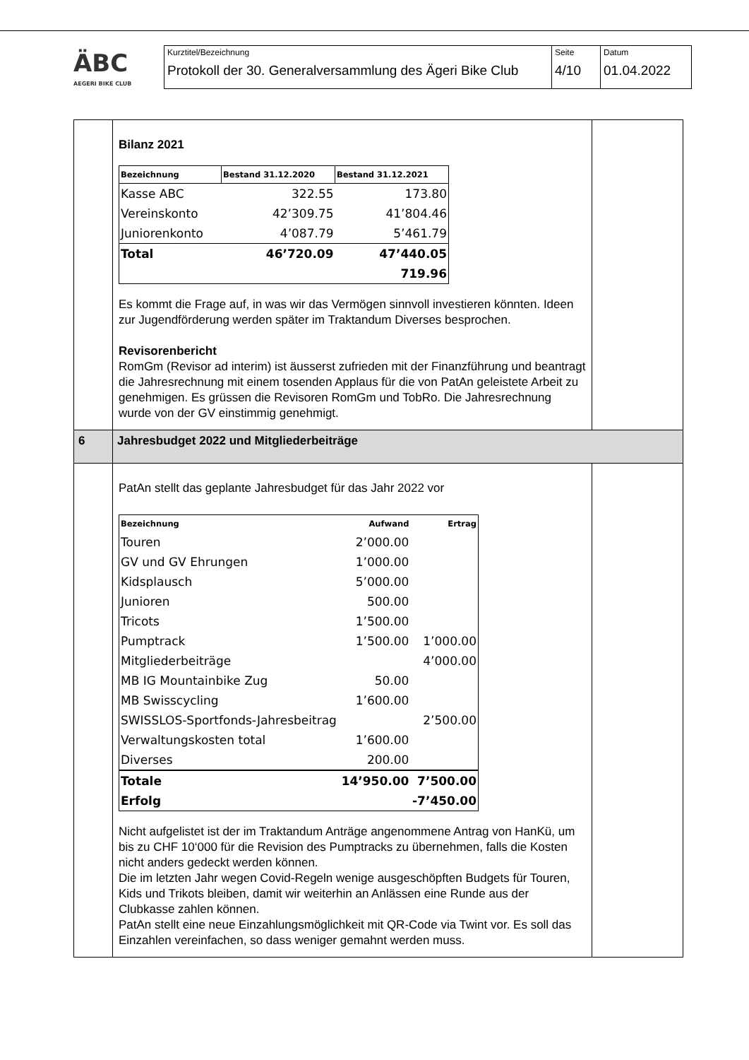ÄBC
AEGERI BIKE CLUB
Kurztitel/Bezeichnung
Protokoll der 30. Generalversammlung des Ägeri Bike Club
Seite
4/10
Datum
01.04.2022
| | Bilanz 2021 / Bezeichnung / Bestand 31.12.2020 / Bestand 31.12.2021 / / --- / --- / --- / / Kasse ABC / 322.55 / 173.80 / / Vereinskonto / 42’309.75 / 41’804.46 / / Juniorenkonto / 4’087.79 / 5’461.79 / / Total / 46’720.09 / 47’440.05 / / / / 719.96 / Es kommt die Frage auf, in was wir das Vermögen sinnvoll investieren könnten. Ideen zur Jugendförderung werden später im Traktandum Diverses besprochen. Revisorenbericht RomGm (Revisor ad interim) ist äusserst zufrieden mit der Finanzführung und beantragt die Jahresrechnung mit einem tosenden Applaus für die von PatAn geleistete Arbeit zu genehmigen. Es grüssen die Revisoren RomGm und TobRo. Die Jahresrechnung wurde von der GV einstimmig genehmigt. | |
| 6 | Jahresbudget 2022 und Mitgliederbeiträge | |
| | PatAn stellt das geplante Jahresbudget für das Jahr 2022 vor / Bezeichnung / Aufwand / Ertrag / / --- / --- / --- / / Touren / 2’000.00 / / / GV und GV Ehrungen / 1’000.00 / / / Kidsplausch / 5’000.00 / / / Junioren / 500.00 / / / Tricots / 1’500.00 / / / Pumptrack / 1’500.00 / 1’000.00 / / Mitgliederbeiträge / / 4’000.00 / / MB IG Mountainbike Zug / 50.00 / / / MB Swisscycling / 1’600.00 / / / SWISSLOS-Sportfonds-Jahresbeitrag / / 2’500.00 / / Verwaltungskosten total / 1’600.00 / / / Diverses / 200.00 / / / Totale / 14’950.00 / 7’500.00 / / Erfolg / / -7’450.00 / Nicht aufgelistet ist der im Traktandum Anträge angenommene Antrag von HanKü, um bis zu CHF 10‘000 für die Revision des Pumptracks zu übernehmen, falls die Kosten nicht anders gedeckt werden können. Die im letzten Jahr wegen Covid-Regeln wenige ausgeschöpften Budgets für Touren, Kids und Trikots bleiben, damit wir weiterhin an Anlässen eine Runde aus der Clubkasse zahlen können. PatAn stellt eine neue Einzahlungsmöglichkeit mit QR-Code via Twint vor. Es soll das Einzahlen vereinfachen, so dass weniger gemahnt werden muss. | |